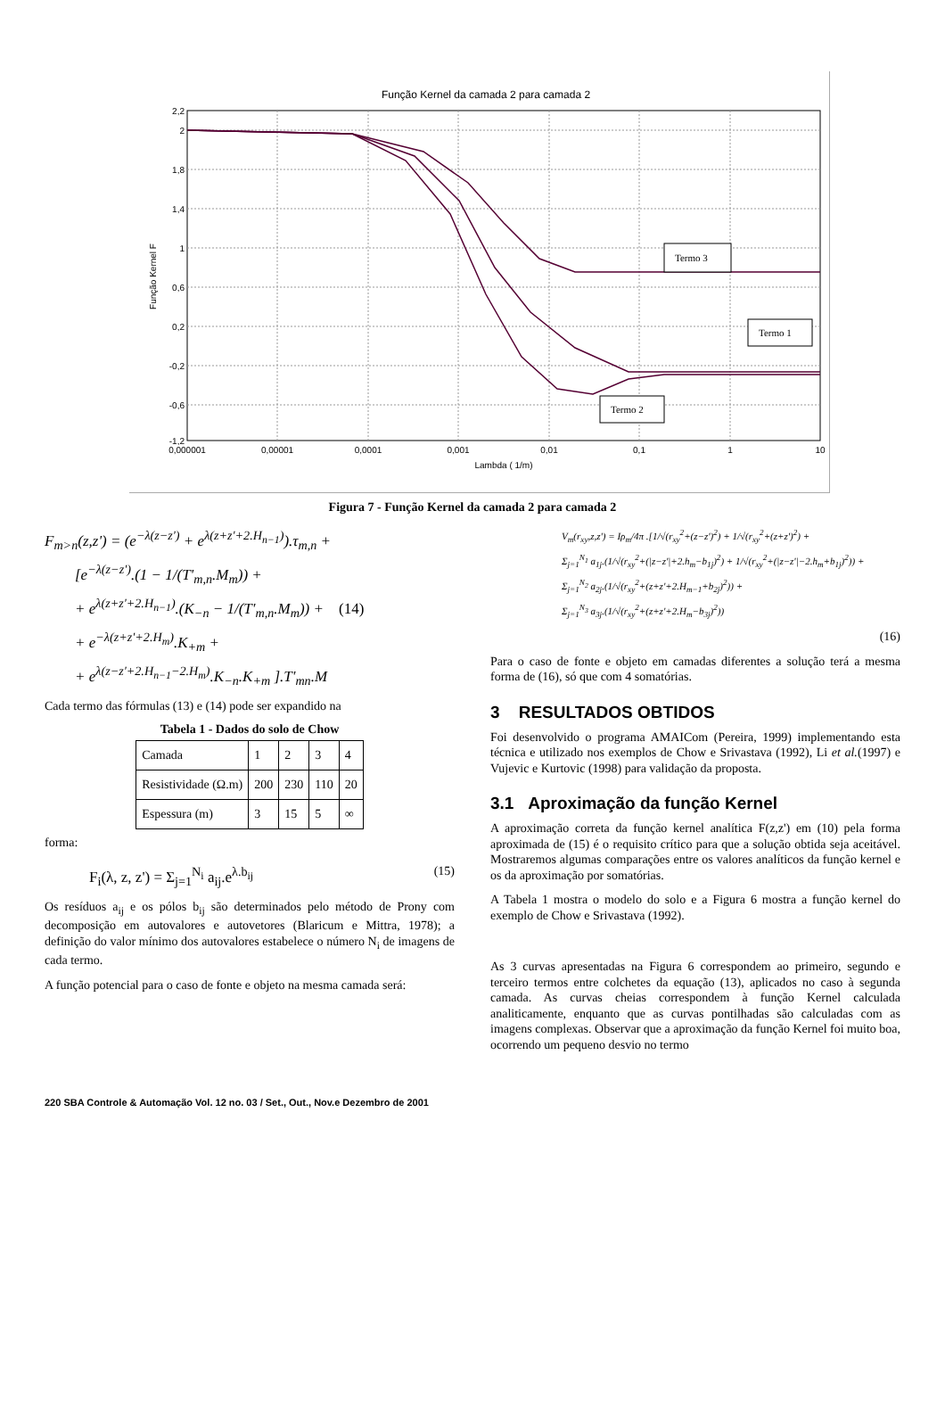Função Kernel da camada 2 para camada 2
Termo 3
Termo 1
Termo 2
2,2
2
1,8
1,4
1
0,6
0,2
-0,2
-0,6
-1,2
0,000001
0,00001
0,0001
0,001
0,01
0,1
1
10
Lambda ( 1/m)
Função Kernel F
Figura 7 - Função Kernel da camada 2 para camada 2
F<sub>m>n</sub>(z,z') = (e<sup>−λ(z−z')</sup> + e<sup>λ(z+z'+2.H<sub>n−1</sub>)</sup>).τ<sub>m,n</sub> +
[e<sup>−λ(z−z')</sup>.(1 − 1/(T'<sub>m,n</sub>.M<sub>m</sub>)) +
+ e<sup>λ(z+z'+2.H<sub>n−1</sub>)</sup>.(K<sub>−n</sub> − 1/(T'<sub>m,n</sub>.M<sub>m</sub>)) + (14)
+ e<sup>−λ(z+z'+2.H<sub>m</sub>)</sup>.K<sub>+m</sub> +
+ e<sup>λ(z−z'+2.H<sub>n−1</sub>−2.H<sub>m</sub>)</sup>.K<sub>−n</sub>.K<sub>+m</sub> ].T'<sub>mn</sub>.M
Cada termo das fórmulas (13) e (14) pode ser expandido na
Tabela 1 - Dados do solo de Chow
| Camada | 1 | 2 | 3 | 4 |
| Resistividade (Ω.m) | 200 | 230 | 110 | 20 |
| Espessura (m) | 3 | 15 | 5 | ∞ |
forma:
F<sub>i</sub>(λ, z, z') = Σ<sub>j=1</sub><sup>N<sub>i</sub></sup> a<sub>ij</sub>.e<sup>λ.b<sub>ij</sub></sup> (15)
Os resíduos a<sub>ij</sub> e os pólos b<sub>ij</sub> são determinados pelo método de Prony com decomposição em autovalores e autovetores (Blaricum e Mittra, 1978); a definição do valor mínimo dos autovalores estabelece o número N<sub>i</sub> de imagens de cada termo.
A função potencial para o caso de fonte e objeto na mesma camada será:
V<sub>m</sub>(r<sub>xy</sub>,z,z') = Iρ<sub>m</sub>/4π .[1/√(r<sub>xy</sub><sup>2</sup>+(z−z')<sup>2</sup>) + 1/√(r<sub>xy</sub><sup>2</sup>+(z+z')<sup>2</sup>) +
Σ<sub>j=1</sub><sup>N<sub>1</sub></sup> a<sub>1j</sub>.(1/√(r<sub>xy</sub><sup>2</sup>+(|z−z'|+2.h<sub>m</sub>−b<sub>1j</sub>)<sup>2</sup>) + 1/√(r<sub>xy</sub><sup>2</sup>+(|z−z'|−2.h<sub>m</sub>+b<sub>1j</sub>)<sup>2</sup>)) +
Σ<sub>j=1</sub><sup>N<sub>2</sub></sup> a<sub>2j</sub>.(1/√(r<sub>xy</sub><sup>2</sup>+(z+z'+2.H<sub>m−1</sub>+b<sub>2j</sub>)<sup>2</sup>)) +
Σ<sub>j=1</sub><sup>N<sub>3</sub></sup> a<sub>3j</sub>.(1/√(r<sub>xy</sub><sup>2</sup>+(z+z'+2.H<sub>m</sub>−b<sub>3j</sub>)<sup>2</sup>))
(16)
Para o caso de fonte e objeto em camadas diferentes a solução terá a mesma forma de (16), só que com 4 somatórias.
3 RESULTADOS OBTIDOS
Foi desenvolvido o programa AMAICom (Pereira, 1999) implementando esta técnica e utilizado nos exemplos de Chow e Srivastava (1992), Li et al.(1997) e Vujevic e Kurtovic (1998) para validação da proposta.
3.1 Aproximação da função Kernel
A aproximação correta da função kernel analítica F(z,z') em (10) pela forma aproximada de (15) é o requisito crítico para que a solução obtida seja aceitável. Mostraremos algumas comparações entre os valores analíticos da função kernel e os da aproximação por somatórias.
A Tabela 1 mostra o modelo do solo e a Figura 6 mostra a função kernel do exemplo de Chow e Srivastava (1992).
As 3 curvas apresentadas na Figura 6 correspondem ao primeiro, segundo e terceiro termos entre colchetes da equação (13), aplicados no caso à segunda camada. As curvas cheias correspondem à função Kernel calculada analiticamente, enquanto que as curvas pontilhadas são calculadas com as imagens complexas. Observar que a aproximação da função Kernel foi muito boa, ocorrendo um pequeno desvio no termo
220 SBA Controle & Automação Vol. 12 no. 03 / Set., Out., Nov.e Dezembro de 2001